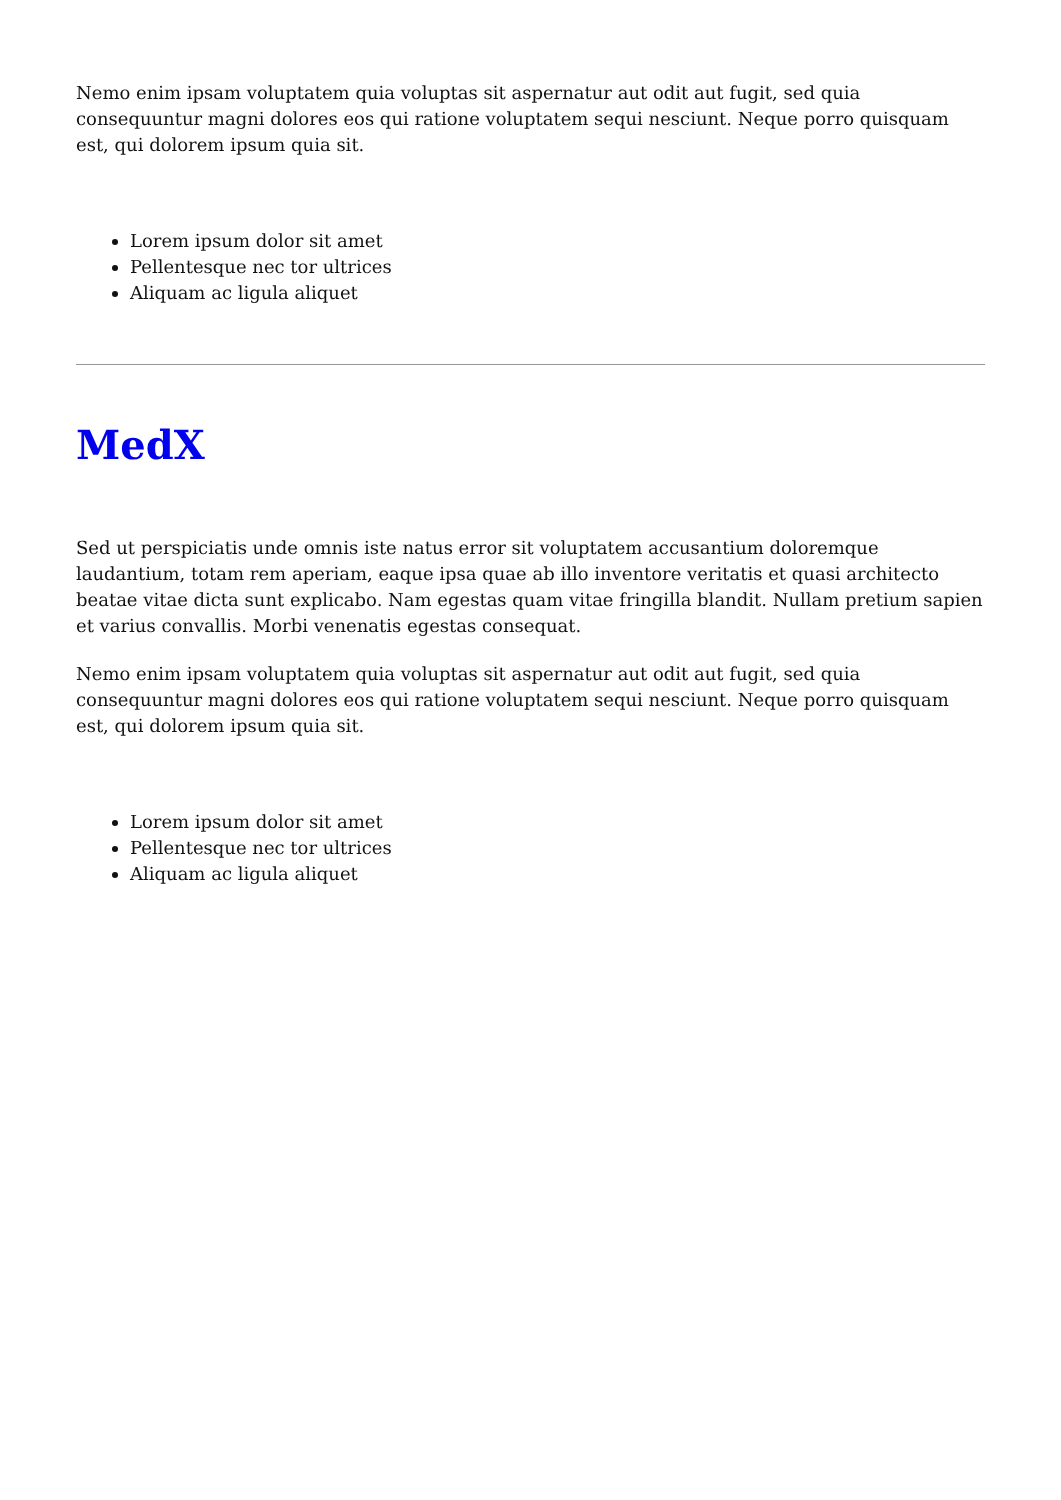Nemo enim ipsam voluptatem quia voluptas sit aspernatur aut odit aut fugit, sed quia consequuntur magni dolores eos qui ratione voluptatem sequi nesciunt. Neque porro quisquam est, qui dolorem ipsum quia sit.
Lorem ipsum dolor sit amet
Pellentesque nec tor ultrices
Aliquam ac ligula aliquet
MedX
Sed ut perspiciatis unde omnis iste natus error sit voluptatem accusantium doloremque laudantium, totam rem aperiam, eaque ipsa quae ab illo inventore veritatis et quasi architecto beatae vitae dicta sunt explicabo. Nam egestas quam vitae fringilla blandit. Nullam pretium sapien et varius convallis. Morbi venenatis egestas consequat.
Nemo enim ipsam voluptatem quia voluptas sit aspernatur aut odit aut fugit, sed quia consequuntur magni dolores eos qui ratione voluptatem sequi nesciunt. Neque porro quisquam est, qui dolorem ipsum quia sit.
Lorem ipsum dolor sit amet
Pellentesque nec tor ultrices
Aliquam ac ligula aliquet